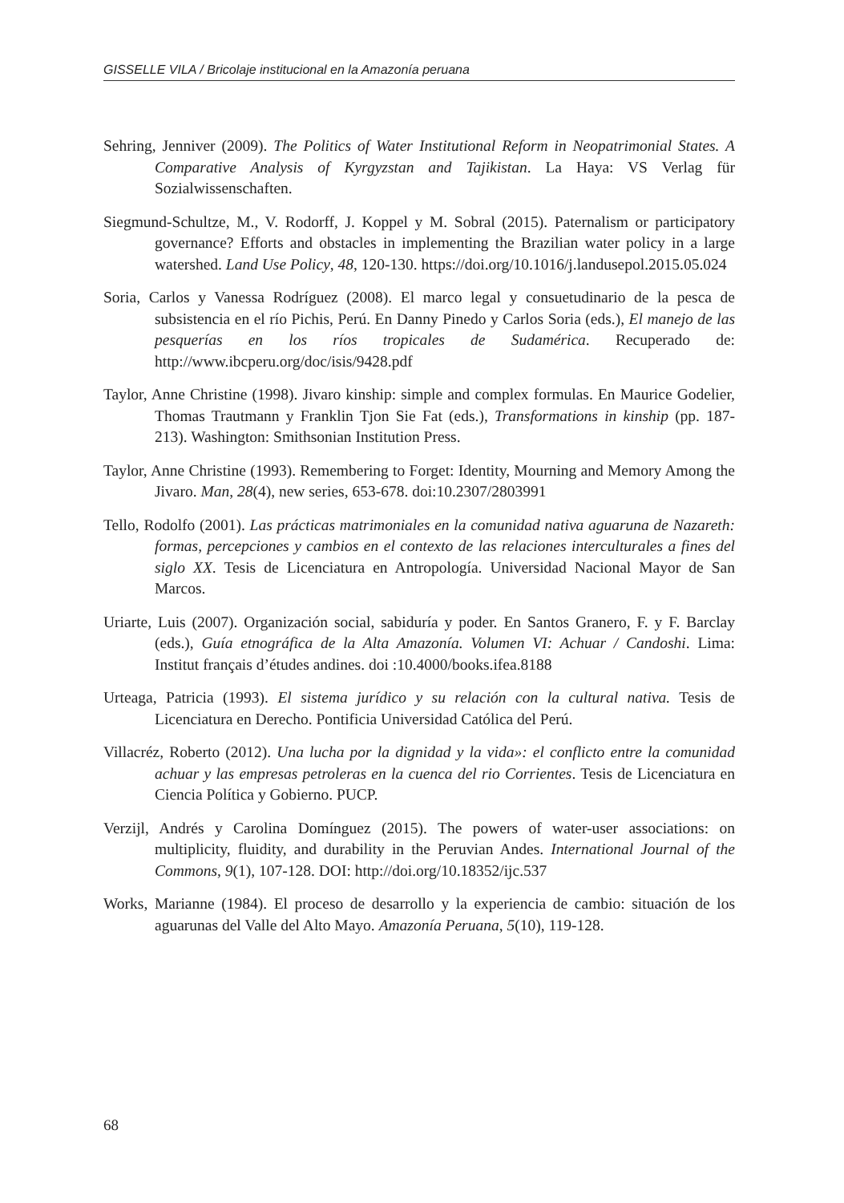GISSELLE VILA / Bricolaje institucional en la Amazonía peruana
Sehring, Jenniver (2009). The Politics of Water Institutional Reform in Neopatrimonial States. A Comparative Analysis of Kyrgyzstan and Tajikistan. La Haya: VS Verlag für Sozialwissenschaften.
Siegmund-Schultze, M., V. Rodorff, J. Koppel y M. Sobral (2015). Paternalism or participatory governance? Efforts and obstacles in implementing the Brazilian water policy in a large watershed. Land Use Policy, 48, 120-130. https://doi.org/10.1016/j.landusepol.2015.05.024
Soria, Carlos y Vanessa Rodríguez (2008). El marco legal y consuetudinario de la pesca de subsistencia en el río Pichis, Perú. En Danny Pinedo y Carlos Soria (eds.), El manejo de las pesquerías en los ríos tropicales de Sudamérica. Recuperado de: http://www.ibcperu.org/doc/isis/9428.pdf
Taylor, Anne Christine (1998). Jivaro kinship: simple and complex formulas. En Maurice Godelier, Thomas Trautmann y Franklin Tjon Sie Fat (eds.), Transformations in kinship (pp. 187-213). Washington: Smithsonian Institution Press.
Taylor, Anne Christine (1993). Remembering to Forget: Identity, Mourning and Memory Among the Jivaro. Man, 28(4), new series, 653-678. doi:10.2307/2803991
Tello, Rodolfo (2001). Las prácticas matrimoniales en la comunidad nativa aguaruna de Nazareth: formas, percepciones y cambios en el contexto de las relaciones interculturales a fines del siglo XX. Tesis de Licenciatura en Antropología. Universidad Nacional Mayor de San Marcos.
Uriarte, Luis (2007). Organización social, sabiduría y poder. En Santos Granero, F. y F. Barclay (eds.), Guía etnográfica de la Alta Amazonía. Volumen VI: Achuar / Candoshi. Lima: Institut français d’études andines. doi :10.4000/books.ifea.8188
Urteaga, Patricia (1993). El sistema jurídico y su relación con la cultural nativa. Tesis de Licenciatura en Derecho. Pontificia Universidad Católica del Perú.
Villacréz, Roberto (2012). Una lucha por la dignidad y la vida»: el conflicto entre la comunidad achuar y las empresas petroleras en la cuenca del rio Corrientes. Tesis de Licenciatura en Ciencia Política y Gobierno. PUCP.
Verzijl, Andrés y Carolina Domínguez (2015). The powers of water-user associations: on multiplicity, fluidity, and durability in the Peruvian Andes. International Journal of the Commons, 9(1), 107-128. DOI: http://doi.org/10.18352/ijc.537
Works, Marianne (1984). El proceso de desarrollo y la experiencia de cambio: situación de los aguarunas del Valle del Alto Mayo. Amazonía Peruana, 5(10), 119-128.
68